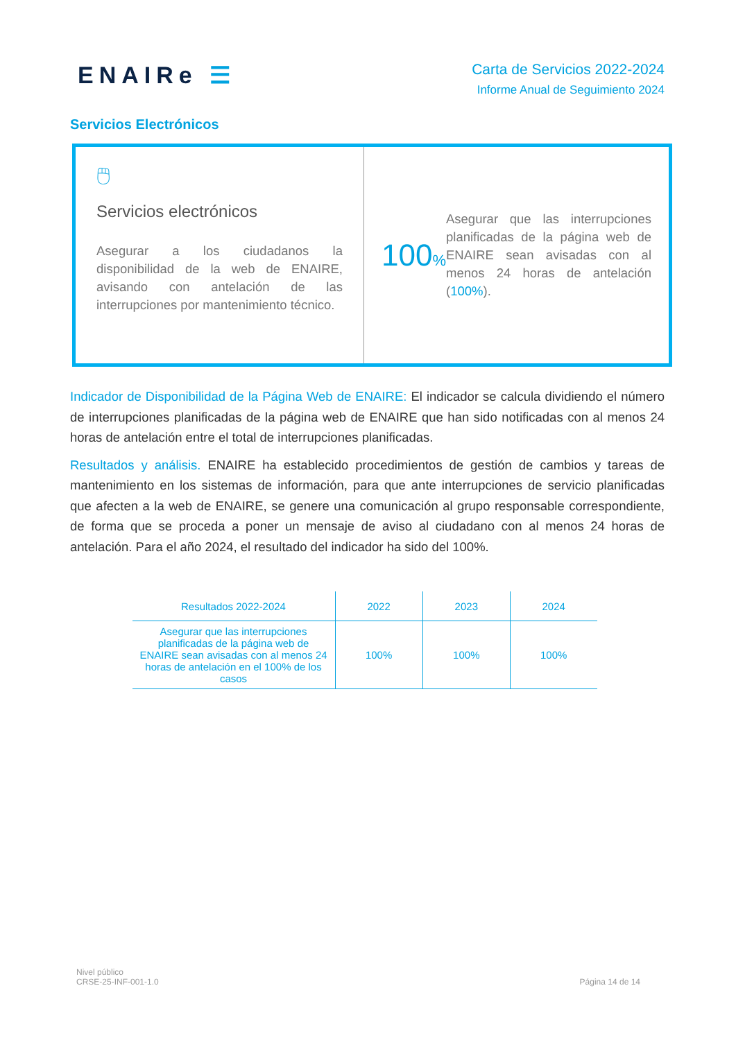ENAIRe ☰
Carta de Servicios 2022-2024
Informe Anual de Seguimiento 2024
Servicios Electrónicos
🖱
Servicios electrónicos
Asegurar a los ciudadanos la disponibilidad de la web de ENAIRE, avisando con antelación de las interrupciones por mantenimiento técnico.
100%
Asegurar que las interrupciones planificadas de la página web de ENAIRE sean avisadas con al menos 24 horas de antelación (100%).
Indicador de Disponibilidad de la Página Web de ENAIRE: El indicador se calcula dividiendo el número de interrupciones planificadas de la página web de ENAIRE que han sido notificadas con al menos 24 horas de antelación entre el total de interrupciones planificadas.
Resultados y análisis. ENAIRE ha establecido procedimientos de gestión de cambios y tareas de mantenimiento en los sistemas de información, para que ante interrupciones de servicio planificadas que afecten a la web de ENAIRE, se genere una comunicación al grupo responsable correspondiente, de forma que se proceda a poner un mensaje de aviso al ciudadano con al menos 24 horas de antelación. Para el año 2024, el resultado del indicador ha sido del 100%.
| Resultados 2022-2024 | 2022 | 2023 | 2024 |
| --- | --- | --- | --- |
| Asegurar que las interrupciones planificadas de la página web de ENAIRE sean avisadas con al menos 24 horas de antelación en el 100% de los casos | 100% | 100% | 100% |
Nivel público
CRSE-25-INF-001-1.0
Página 14 de 14